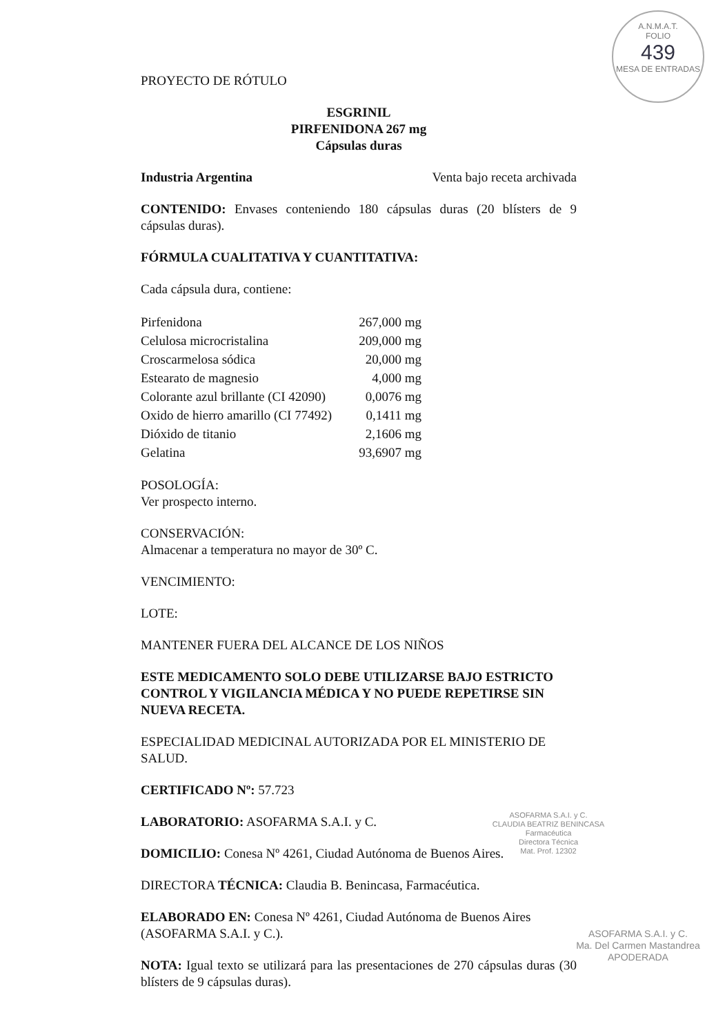A.N.M.A.T.
FOLIO
439
MESA DE ENTRADAS
PROYECTO DE RÓTULO
ESGRINIL
PIRFENIDONA 267 mg
Cápsulas duras
Industria Argentina Venta bajo receta archivada
CONTENIDO: Envases conteniendo 180 cápsulas duras (20 blísters de 9 cápsulas duras).
FÓRMULA CUALITATIVA Y CUANTITATIVA:
Cada cápsula dura, contiene:
| Pirfenidona | 267,000 mg |
| Celulosa microcristalina | 209,000 mg |
| Croscarmelosa sódica | 20,000 mg |
| Estearato de magnesio | 4,000 mg |
| Colorante azul brillante (CI 42090) | 0,0076 mg |
| Oxido de hierro amarillo (CI 77492) | 0,1411 mg |
| Dióxido de titanio | 2,1606 mg |
| Gelatina | 93,6907 mg |
POSOLOGÍA:
Ver prospecto interno.
CONSERVACIÓN:
Almacenar a temperatura no mayor de 30º C.
VENCIMIENTO:
LOTE:
MANTENER FUERA DEL ALCANCE DE LOS NIÑOS
ESTE MEDICAMENTO SOLO DEBE UTILIZARSE BAJO ESTRICTO CONTROL Y VIGILANCIA MÉDICA Y NO PUEDE REPETIRSE SIN NUEVA RECETA.
ESPECIALIDAD MEDICINAL AUTORIZADA POR EL MINISTERIO DE SALUD.
CERTIFICADO Nº: 57.723
LABORATORIO: ASOFARMA S.A.I. y C.
DOMICILIO: Conesa Nº 4261, Ciudad Autónoma de Buenos Aires.
DIRECTORA TÉCNICA: Claudia B. Benincasa, Farmacéutica.
ELABORADO EN: Conesa Nº 4261, Ciudad Autónoma de Buenos Aires (ASOFARMA S.A.I. y C.).
NOTA: Igual texto se utilizará para las presentaciones de 270 cápsulas duras (30 blísters de 9 cápsulas duras).
ASOFARMA S.A.I. y C.
CLAUDIA BEATRIZ BENINCASA
Farmacéutica
Directora Técnica
Mat. Prof. 12302
ASOFARMA S.A.I. y C.
Ma. Del Carmen Mastandrea
APODERADA